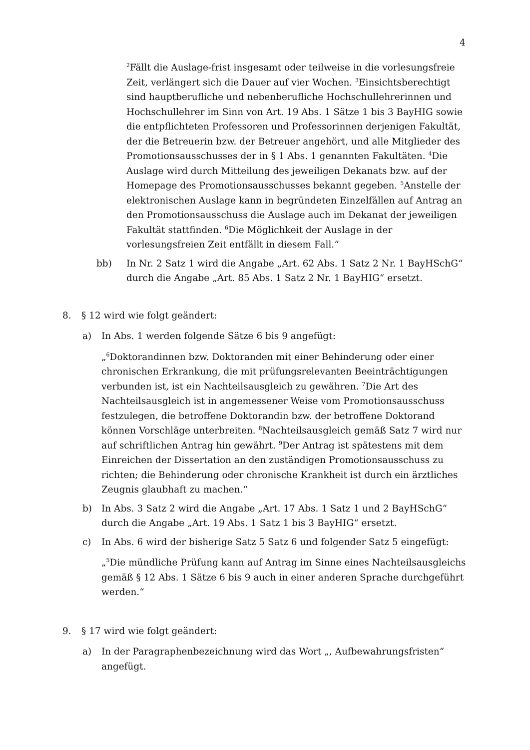4
<sup>2</sup> Fällt die Auslage-frist insgesamt oder teilweise in die vorlesungsfreie Zeit, verlängert sich die Dauer auf vier Wochen. <sup>3</sup>Einsichtsberechtigt sind haupt­berufliche und nebenberufliche Hochschullehrerinnen und Hoch­schullehrer im Sinn von Art. 19 Abs. 1 Sätze 1 bis 3 BayHIG sowie die entpflichteten Professoren und Professorinnen derjenigen Fakultät, der die Betreuerin bzw. der Betreuer angehört, und alle Mitglieder des Promotions­ausschusses der in § 1 Abs. 1 genannten Fakultäten. <sup>4</sup>Die Auslage wird durch Mitteilung des jeweiligen Dekanats bzw. auf der Homepage des Promotionsausschusses bekannt gegeben. <sup>5</sup>Anstelle der elektronischen Auslage kann in begründeten Einzelfällen auf Antrag an den Promotions­ausschuss die Auslage auch im Dekanat der jeweiligen Fakultät stattfinden. <sup>6</sup>Die Möglichkeit der Auslage in der vorlesungsfreien Zeit entfällt in diesem Fall.“
bb) In Nr. 2 Satz 1 wird die Angabe „Art. 62 Abs. 1 Satz 2 Nr. 1 BayHSchG“ durch die Angabe „Art. 85 Abs. 1 Satz 2 Nr. 1 BayHIG“ ersetzt.
8. § 12 wird wie folgt geändert:
a) In Abs. 1 werden folgende Sätze 6 bis 9 angefügt:
„<sup>6</sup>Doktorandinnen bzw. Doktoranden mit einer Behinderung oder einer chronischen Erkrankung, die mit prüfungsrelevanten Beeinträchtigungen verbunden ist, ist ein Nachteilsausgleich zu gewähren. <sup>7</sup>Die Art des Nachteils­ausgleich ist in angemessener Weise vom Promotionsausschuss festzulegen, die betroffene Doktorandin bzw. der betroffene Doktorand können Vorschläge unterbreiten. <sup>8</sup>Nachteilsausgleich gemäß Satz 7 wird nur auf schriftlichen Antrag hin gewährt. <sup>9</sup>Der Antrag ist spätestens mit dem Einreichen der Dissertation an den zuständigen Promotionsausschuss zu richten; die Behinderung oder chronische Krankheit ist durch ein ärztliches Zeugnis glaubhaft zu machen.“
b) In Abs. 3 Satz 2 wird die Angabe „Art. 17 Abs. 1 Satz 1 und 2 BayHSchG“ durch die Angabe „Art. 19 Abs. 1 Satz 1 bis 3 BayHIG“ ersetzt.
c) In Abs. 6 wird der bisherige Satz 5 Satz 6 und folgender Satz 5 eingefügt:
„<sup>5</sup>Die mündliche Prüfung kann auf Antrag im Sinne eines Nachteilsausgleichs gemäß § 12 Abs. 1 Sätze 6 bis 9 auch in einer anderen Sprache durchgeführt werden.“
9. § 17 wird wie folgt geändert:
a) In der Paragraphenbezeichnung wird das Wort „, Aufbewahrungsfristen“ angefügt.